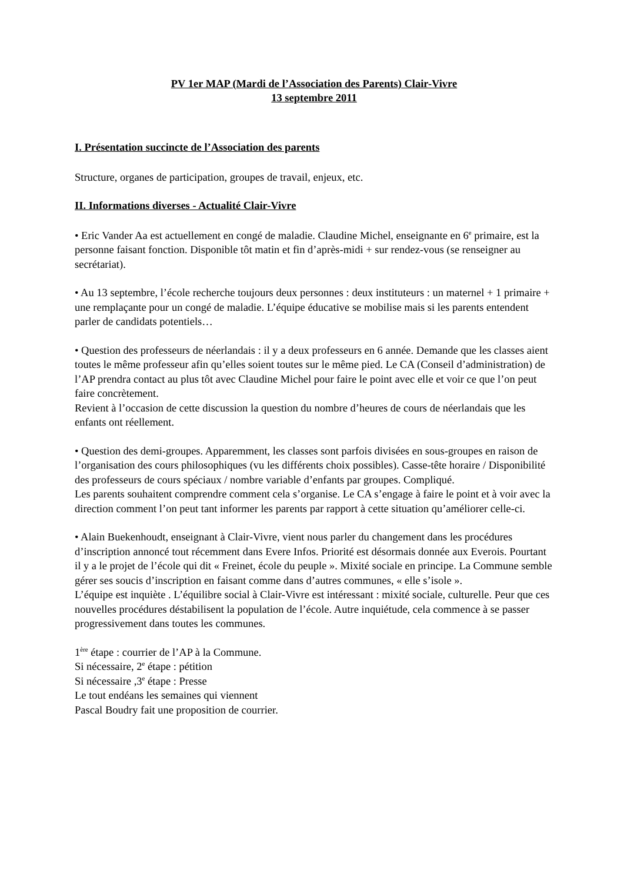PV 1er MAP (Mardi de l’Association des Parents) Clair-Vivre
13 septembre 2011
I. Présentation succincte de l’Association des parents
Structure, organes de participation, groupes de travail, enjeux, etc.
II. Informations diverses - Actualité Clair-Vivre
• Eric Vander Aa est actuellement en congé de maladie. Claudine Michel, enseignante en 6<sup>e</sup> primaire, est la personne faisant fonction. Disponible tôt matin et fin d’après-midi + sur rendez-vous (se renseigner au secrétariat).
• Au 13 septembre, l’école recherche toujours deux personnes : deux instituteurs : un maternel + 1 primaire + une remplaçante pour un congé de maladie. L’équipe éducative se mobilise mais si les parents entendent parler de candidats potentiels…
• Question des professeurs de néerlandais : il y a deux professeurs en 6 année. Demande que les classes aient toutes le même professeur afin qu’elles soient toutes sur le même pied. Le CA (Conseil d’administration) de l’AP prendra contact au plus tôt avec Claudine Michel pour faire le point avec elle et voir ce que l’on peut faire concrètement.
Revient à l’occasion de cette discussion la question du nombre d’heures de cours de néerlandais que les enfants ont réellement.
• Question des demi-groupes. Apparemment, les classes sont parfois divisées en sous-groupes en raison de l’organisation des cours philosophiques (vu les différents choix possibles). Casse-tête horaire / Disponibilité des professeurs de cours spéciaux / nombre variable d’enfants par groupes. Compliqué.
Les parents souhaitent comprendre comment cela s’organise. Le CA s’engage à faire le point et à voir avec la direction comment l’on peut tant informer les parents par rapport à cette situation qu’améliorer celle-ci.
• Alain Buekenhoudt, enseignant à Clair-Vivre, vient nous parler du changement dans les procédures d’inscription annoncé tout récemment dans Evere Infos. Priorité est désormais donnée aux Everois. Pourtant il y a le projet de l’école qui dit « Freinet, école du peuple ». Mixité sociale en principe. La Commune semble gérer ses soucis d’inscription en faisant comme dans d’autres communes, « elle s’isole ».
L’équipe est inquiète . L’équilibre social à Clair-Vivre est intéressant : mixité sociale, culturelle. Peur que ces nouvelles procédures déstabilisent la population de l’école. Autre inquiétude, cela commence à se passer progressivement dans toutes les communes.
1<sup>ère</sup> étape : courrier de l’AP à la Commune.
Si nécessaire, 2<sup>e</sup> étape : pétition
Si nécessaire ,3<sup>e</sup> étape : Presse
Le tout endéans les semaines qui viennent
Pascal Boudry fait une proposition de courrier.